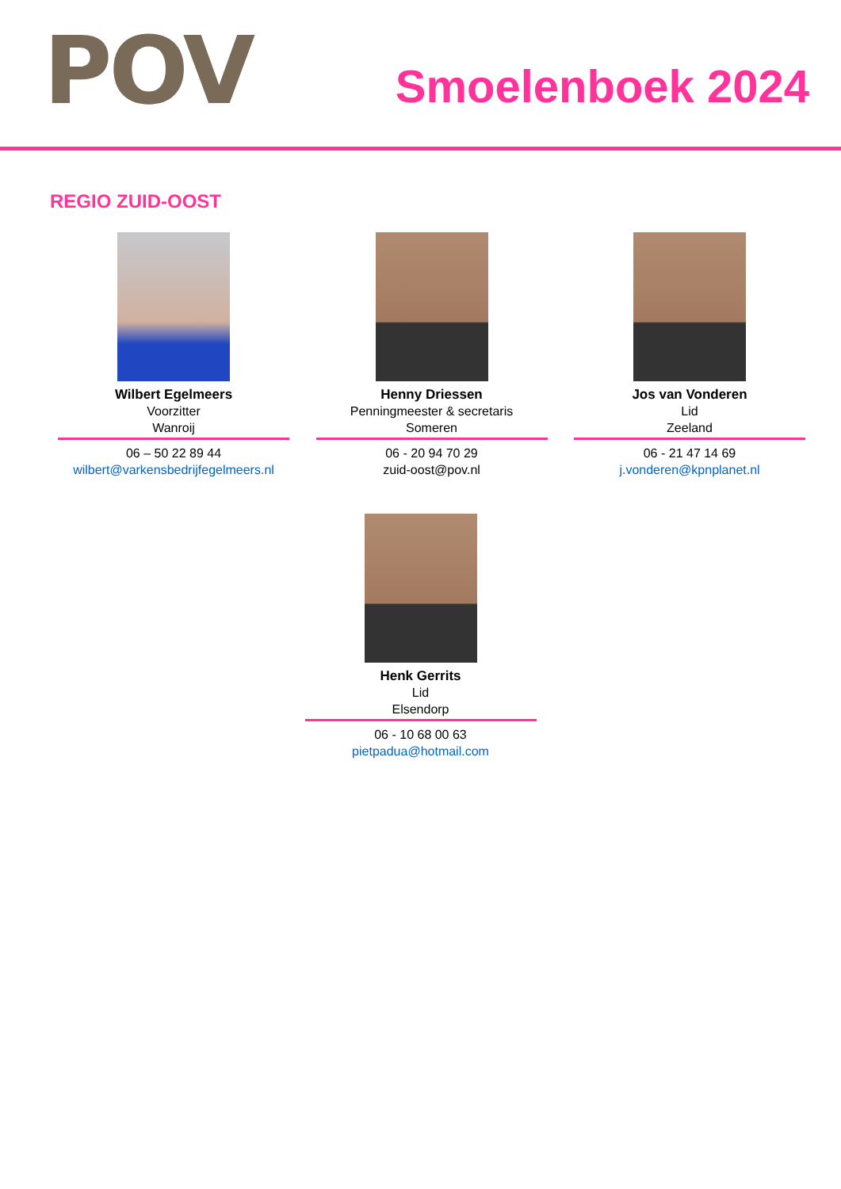POV Smoelenboek 2024
REGIO ZUID-OOST
Wilbert Egelmeers
Voorzitter
Wanroij
06 – 50 22 89 44
wilbert@varkensbedrijfegelmeers.nl
Henny Driessen
Penningmeester & secretaris
Someren
06 - 20 94 70 29
zuid-oost@pov.nl
Jos van Vonderen
Lid
Zeeland
06 - 21 47 14 69
j.vonderen@kpnplanet.nl
Henk Gerrits
Lid
Elsendorp
06 - 10 68 00 63
pietpadua@hotmail.com